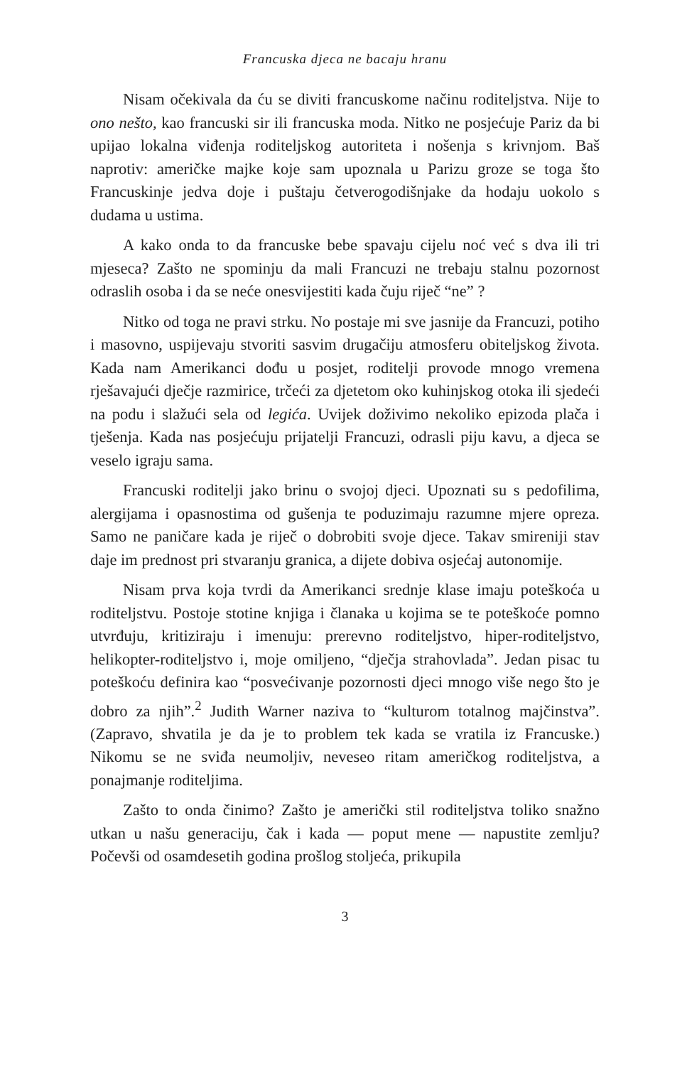Francuska djeca ne bacaju hranu
Nisam očekivala da ću se diviti francuskome načinu roditeljstva. Nije to ono nešto, kao francuski sir ili francuska moda. Nitko ne posjećuje Pariz da bi upijao lokalna viđenja roditeljskog autoriteta i nošenja s krivnjom. Baš naprotiv: američke majke koje sam upoznala u Parizu groze se toga što Francuskinje jedva doje i puštaju četverogodišnjake da hodaju uokolo s dudama u ustima.
A kako onda to da francuske bebe spavaju cijelu noć već s dva ili tri mjeseca? Zašto ne spominju da mali Francuzi ne trebaju stalnu pozornost odraslih osoba i da se neće onesvijestiti kada čuju riječ “ne” ?
Nitko od toga ne pravi strku. No postaje mi sve jasnije da Francuzi, potiho i masovno, uspijevaju stvoriti sasvim drugačiju atmosferu obiteljskog života. Kada nam Amerikanci dođu u posjet, roditelji provode mnogo vremena rješavajući dječje razmirice, trčeći za djetetom oko kuhinjskog otoka ili sjedeći na podu i slažući sela od legića. Uvijek doživimo nekoliko epizoda plača i tješenja. Kada nas posjećuju prijatelji Francuzi, odrasli piju kavu, a djeca se veselo igraju sama.
Francuski roditelji jako brinu o svojoj djeci. Upoznati su s pedofilima, alergijama i opasnostima od gušenja te poduzimaju razumne mjere opreza. Samo ne paničare kada je riječ o dobrobiti svoje djece. Takav smireniji stav daje im prednost pri stvaranju granica, a dijete dobiva osjećaj autonomije.
Nisam prva koja tvrdi da Amerikanci srednje klase imaju poteškoća u roditeljstvu. Postoje stotine knjiga i članaka u kojima se te poteškoće pomno utvrđuju, kritiziraju i imenuju: prerevno roditeljstvo, hiper-roditeljstvo, helikopter-roditeljstvo i, moje omiljeno, “dječja strahovlada”. Jedan pisac tu poteškoću definira kao “posvećivanje pozornosti djeci mnogo više nego što je dobro za njih”.<sup>2</sup> Judith Warner naziva to “kulturom totalnog majčinstva”. (Zapravo, shvatila je da je to problem tek kada se vratila iz Francuske.) Nikomu se ne sviđa neumoljiv, neveseo ritam američkog roditeljstva, a ponajmanje roditeljima.
Zašto to onda činimo? Zašto je američki stil roditeljstva toliko snažno utkan u našu generaciju, čak i kada — poput mene — napustite zemlju? Počevši od osamdesetih godina prošlog stoljeća, prikupila
3